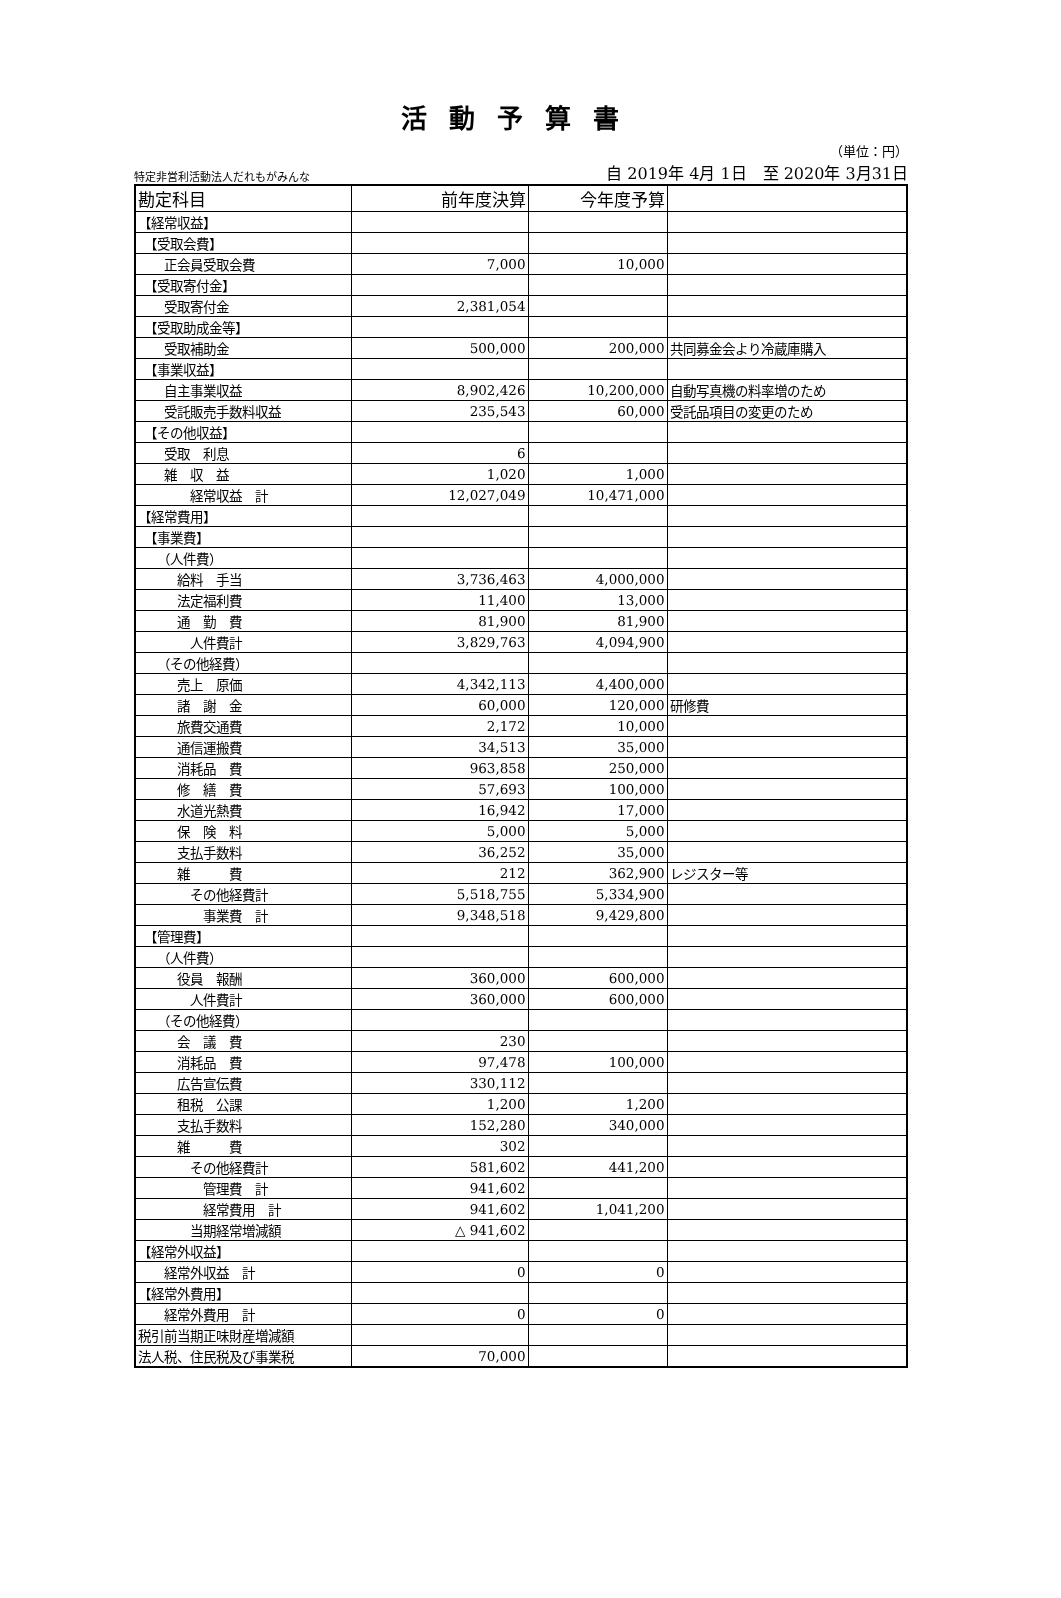活動予算書
（単位：円）
特定非営利活動法人だれもがみんな 自 2019年 4月 1日　至 2020年 3月31日
| 勘定科目 | 前年度決算 | 今年度予算 | |
| --- | --- | --- | --- |
| 【経常収益】 | | | |
| 【受取会費】 | | | |
| 正会員受取会費 | 7,000 | 10,000 | |
| 【受取寄付金】 | | | |
| 受取寄付金 | 2,381,054 | | |
| 【受取助成金等】 | | | |
| 受取補助金 | 500,000 | 200,000 | 共同募金会より冷蔵庫購入 |
| 【事業収益】 | | | |
| 自主事業収益 | 8,902,426 | 10,200,000 | 自動写真機の料率増のため |
| 受託販売手数料収益 | 235,543 | 60,000 | 受託品項目の変更のため |
| 【その他収益】 | | | |
| 受取 利息 | 6 | | |
| 雑 収 益 | 1,020 | 1,000 | |
| 経常収益 計 | 12,027,049 | 10,471,000 | |
| 【経常費用】 | | | |
| 【事業費】 | | | |
| （人件費） | | | |
| 給料 手当 | 3,736,463 | 4,000,000 | |
| 法定福利費 | 11,400 | 13,000 | |
| 通 勤 費 | 81,900 | 81,900 | |
| 人件費計 | 3,829,763 | 4,094,900 | |
| （その他経費） | | | |
| 売上 原価 | 4,342,113 | 4,400,000 | |
| 諸 謝 金 | 60,000 | 120,000 | 研修費 |
| 旅費交通費 | 2,172 | 10,000 | |
| 通信運搬費 | 34,513 | 35,000 | |
| 消耗品 費 | 963,858 | 250,000 | |
| 修 繕 費 | 57,693 | 100,000 | |
| 水道光熱費 | 16,942 | 17,000 | |
| 保 険 料 | 5,000 | 5,000 | |
| 支払手数料 | 36,252 | 35,000 | |
| 雑 費 | 212 | 362,900 | レジスター等 |
| その他経費計 | 5,518,755 | 5,334,900 | |
| 事業費 計 | 9,348,518 | 9,429,800 | |
| 【管理費】 | | | |
| （人件費） | | | |
| 役員 報酬 | 360,000 | 600,000 | |
| 人件費計 | 360,000 | 600,000 | |
| （その他経費） | | | |
| 会 議 費 | 230 | | |
| 消耗品 費 | 97,478 | 100,000 | |
| 広告宣伝費 | 330,112 | | |
| 租税 公課 | 1,200 | 1,200 | |
| 支払手数料 | 152,280 | 340,000 | |
| 雑 費 | 302 | | |
| その他経費計 | 581,602 | 441,200 | |
| 管理費 計 | 941,602 | | |
| 経常費用 計 | 941,602 | 1,041,200 | |
| 当期経常増減額 | △ 941,602 | | |
| 【経常外収益】 | | | |
| 経常外収益 計 | 0 | 0 | |
| 【経常外費用】 | | | |
| 経常外費用 計 | 0 | 0 | |
| 税引前当期正味財産増減額 | | | |
| 法人税、住民税及び事業税 | 70,000 | | |